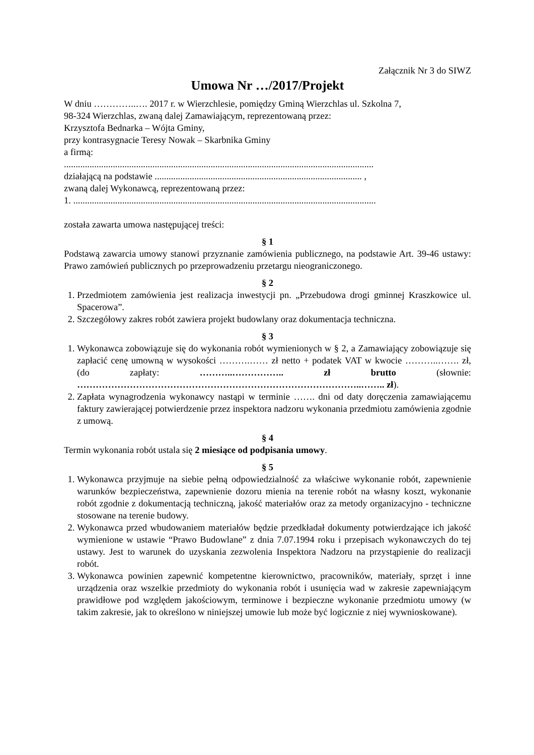Załącznik Nr 3 do SIWZ
Umowa Nr …/2017/Projekt
W dniu …………..…. 2017 r. w Wierzchlesie, pomiędzy Gminą Wierzchlas ul. Szkolna 7,
98-324 Wierzchlas, zwaną dalej Zamawiającym, reprezentowaną przez:
Krzysztofa Bednarka – Wójta Gminy,
przy kontrasygnacie Teresy Nowak – Skarbnika Gminy
a firmą:
.....................................................................................................................................
działającą na podstawie ......................................................................................... ,
zwaną dalej Wykonawcą, reprezentowaną przez:
1. ..................................................................................................................................
została zawarta umowa następującej treści:
§ 1
Podstawą zawarcia umowy stanowi przyznanie zamówienia publicznego, na podstawie Art. 39-46 ustawy: Prawo zamówień publicznych po przeprowadzeniu przetargu nieograniczonego.
§ 2
1. Przedmiotem zamówienia jest realizacja inwestycji pn. „Przebudowa drogi gminnej Kraszkowice ul. Spacerowa”.
2. Szczegółowy zakres robót zawiera projekt budowlany oraz dokumentacja techniczna.
§ 3
1. Wykonawca zobowiązuje się do wykonania robót wymienionych w § 2, a Zamawiający zobowiązuje się zapłacić cenę umowną w wysokości ……….…… zł netto + podatek VAT w kwocie ………..……. zł, (do zapłaty: ………..…………….. zł brutto (słownie: ………………………………………………………………………………..…….. zł).
2. Zapłata wynagrodzenia wykonawcy nastąpi w terminie ……. dni od daty doręczenia zamawiającemu faktury zawierającej potwierdzenie przez inspektora nadzoru wykonania przedmiotu zamówienia zgodnie z umową.
§ 4
Termin wykonania robót ustala się 2 miesiące od podpisania umowy.
§ 5
1. Wykonawca przyjmuje na siebie pełną odpowiedzialność za właściwe wykonanie robót, zapewnienie warunków bezpieczeństwa, zapewnienie dozoru mienia na terenie robót na własny koszt, wykonanie robót zgodnie z dokumentacją techniczną, jakość materiałów oraz za metody organizacyjno - techniczne stosowane na terenie budowy.
2. Wykonawca przed wbudowaniem materiałów będzie przedkładał dokumenty potwierdzające ich jakość wymienione w ustawie “Prawo Budowlane” z dnia 7.07.1994 roku i przepisach wykonawczych do tej ustawy. Jest to warunek do uzyskania zezwolenia Inspektora Nadzoru na przystąpienie do realizacji robót.
3. Wykonawca powinien zapewnić kompetentne kierownictwo, pracowników, materiały, sprzęt i inne urządzenia oraz wszelkie przedmioty do wykonania robót i usunięcia wad w zakresie zapewniającym prawidłowe pod względem jakościowym, terminowe i bezpieczne wykonanie przedmiotu umowy (w takim zakresie, jak to określono w niniejszej umowie lub może być logicznie z niej wywnioskowane).